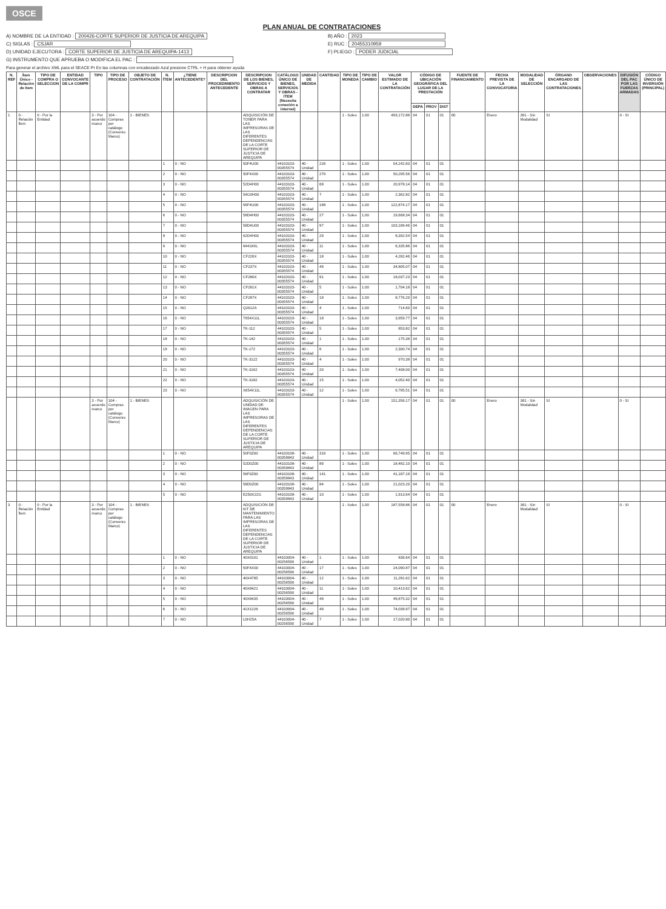OSCE
PLAN ANUAL DE CONTRATACIONES
A) NOMBRE DE LA ENTIDAD : 200426-CORTE SUPERIOR DE JUSTICIA DE AREQUIPA
B) AÑO : 2023
C) SIGLAS : CSJAR
E) RUC : 20455310959
D) UNIDAD EJECUTORA : CORTE SUPERIOR DE JUSTICIA DE AREQUIPA-1413
F) PLIEGO : PODER JUDICIAL
G) INSTRUMENTO QUE APRUEBA O MODIFICA EL PAC :
Para generar el archivo XML para el SEACE Pr En las columnas con encabezado Azul presione CTRL + H para obtener ayuda
| N. REF | Ítem Único - Relación de ítem | TIPO DE COMPRA O SELECCION | ENTIDAD CONVOCANTE DE LA COMPR | TIPO | TIPO DE PROCESO | OBJETO DE CONTRATACIÓN | N. ÍTEM | ¿TIENE ANTECEDENTE? | DESCRIPCION DEL PROCEDIMIENTO ANTECEDENTE | DESCRIPCION DE LOS BIENES, SERVICIOS Y OBRAS A CONTRATAR | CATÁLOGO ÚNICO DE BIENES, SERVICIOS Y OBRAS - ITEM (Necesita conexión a internet) | UNIDAD DE MEDIDA | CANTIDAD | TIPO DE MONEDA | TIPO DE CAMBIO | VALOR ESTIMADO DE LA CONTRATACIÓN | CÓDIGO DE UBICACIÓN GEOGRÁFICA DEL LUGAR DE LA PRESTACIÓN | | | FUENTE DE FINANCIAMIENTO | FECHA PREVISTA DE LA CONVOCATORIA | MODALIDAD DE SELECCIÓN | ÓRGANO ENCARGADO DE LAS CONTRATACIONES | OBSERVACIONES | DIFUSIÓN DEL PAC POR LAS FUERZAS ARMADAS | CÓDIGO ÚNICO DE INVERSIÓN (PRINCIPAL) |
| --- | --- | --- | --- | --- | --- | --- | --- | --- | --- | --- | --- | --- | --- | --- | --- | --- | --- | --- | --- | --- | --- | --- | --- | --- | --- | --- |
| | | | | | | | | | | | | | | | | | DEPA | PROV | DIST | | | | | | | |
| 1 | 0 - Relación Ítem | 0 - Por la Entidad | | 3 - Por acuerdo marco | 104 - Compras por catálogo (Convenio Marco) | 1 - BIENES | | | | ADQUISICIÓN DE TONER PARA LAS IMPRESORAS DE LAS DIFERENTES DEPENDENCIAS DE LA CORTE SUPERIOR DE JUSTICIA DE AREQUIPA | | | | 1 - Soles | 1.00 | 493,172.88 | 04 | 01 | 01 | 00 | Enero | 361 - Sin Modalidad | SI | | 0 - SI | |
| | | | | | | | 1 | 0 - NO | | 50F4U00 | 44103103-00355574 | 40 - Unidad | 226 | 1 - Soles | 1.00 | 54,242.83 | 04 | 01 | 01 | | | | | | | |
| | | | | | | | 2 | 0 - NO | | 50F4X00 | 44103103-00355574 | 40 - Unidad | 270 | 1 - Soles | 1.00 | 50,295.56 | 04 | 01 | 01 | | | | | | | |
| | | | | | | | 3 | 0 - NO | | 52D4H00 | 44103103-00355574 | 40 - Unidad | 68 | 1 - Soles | 1.00 | 20,978.14 | 04 | 01 | 01 | | | | | | | |
| | | | | | | | 4 | 0 - NO | | 54G0H00 | 44103103-00355574 | 40 - Unidad | 7 | 1 - Soles | 1.00 | 2,362.82 | 04 | 01 | 01 | | | | | | | |
| | | | | | | | 5 | 0 - NO | | 56F4U00 | 44103103-00355574 | 40 - Unidad | 189 | 1 - Soles | 1.00 | 122,874.17 | 04 | 01 | 01 | | | | | | | |
| | | | | | | | 6 | 0 - NO | | 58D4H00 | 44103103-00355574 | 40 - Unidad | 27 | 1 - Soles | 1.00 | 19,668.34 | 04 | 01 | 01 | | | | | | | |
| | | | | | | | 7 | 0 - NO | | 58D4U00 | 44103103-00355574 | 40 - Unidad | 97 | 1 - Soles | 1.00 | 103,189.46 | 04 | 01 | 01 | | | | | | | |
| | | | | | | | 8 | 0 - NO | | 62D4H00 | 44103103-00355574 | 40 - Unidad | 29 | 1 - Soles | 1.00 | 8,392.54 | 04 | 01 | 01 | | | | | | | |
| | | | | | | | 9 | 0 - NO | | 64418XL | 44103103-00355574 | 40 - Unidad | 11 | 1 - Soles | 1.00 | 6,335.86 | 04 | 01 | 01 | | | | | | | |
| | | | | | | | 10 | 0 - NO | | CF226X | 44103103-00355574 | 40 - Unidad | 18 | 1 - Soles | 1.00 | 4,282.46 | 04 | 01 | 01 | | | | | | | |
| | | | | | | | 11 | 0 - NO | | CF237X | 44103103-00355574 | 40 - Unidad | 49 | 1 - Soles | 1.00 | 34,805.07 | 04 | 01 | 01 | | | | | | | |
| | | | | | | | 12 | 0 - NO | | CF280X | 44103103-00355574 | 40 - Unidad | 91 | 1 - Soles | 1.00 | 18,037.23 | 04 | 01 | 01 | | | | | | | |
| | | | | | | | 13 | 0 - NO | | CF281X | 44103103-00355574 | 40 - Unidad | 5 | 1 - Soles | 1.00 | 1,704.18 | 04 | 01 | 01 | | | | | | | |
| | | | | | | | 14 | 0 - NO | | CF287X | 44103103-00355574 | 40 - Unidad | 18 | 1 - Soles | 1.00 | 8,776.20 | 04 | 01 | 01 | | | | | | | |
| | | | | | | | 15 | 0 - NO | | Q2612A | 44103103-00355574 | 40 - Unidad | 4 | 1 - Soles | 1.00 | 714.60 | 04 | 01 | 01 | | | | | | | |
| | | | | | | | 16 | 0 - NO | | T654X11L | 44103103-00355574 | 40 - Unidad | 18 | 1 - Soles | 1.00 | 3,959.77 | 04 | 01 | 01 | | | | | | | |
| | | | | | | | 17 | 0 - NO | | TK-112 | 44103103-00355574 | 40 - Unidad | 5 | 1 - Soles | 1.00 | 853.82 | 04 | 01 | 01 | | | | | | | |
| | | | | | | | 18 | 0 - NO | | TK-142 | 44103103-00355574 | 40 - Unidad | 1 | 1 - Soles | 1.00 | 175.38 | 04 | 01 | 01 | | | | | | | |
| | | | | | | | 19 | 0 - NO | | TK-172 | 44103103-00355574 | 40 - Unidad | 6 | 1 - Soles | 1.00 | 2,300.74 | 04 | 01 | 01 | | | | | | | |
| | | | | | | | 20 | 0 - NO | | TK-3122 | 44103103-00355574 | 40 - Unidad | 4 | 1 - Soles | 1.00 | 970.38 | 04 | 01 | 01 | | | | | | | |
| | | | | | | | 21 | 0 - NO | | TK-3162 | 44103103-00355574 | 40 - Unidad | 20 | 1 - Soles | 1.00 | 7,408.00 | 04 | 01 | 01 | | | | | | | |
| | | | | | | | 22 | 0 - NO | | TK-3182 | 44103103-00355574 | 40 - Unidad | 15 | 1 - Soles | 1.00 | 4,052.40 | 04 | 01 | 01 | | | | | | | |
| | | | | | | | 23 | 0 - NO | | X654X11L | 44103103-00355574 | 40 - Unidad | 12 | 1 - Soles | 1.00 | 6,785.51 | 04 | 01 | 01 | | | | | | | |
| | | | | 3 - Por acuerdo marco | 104 - Compras por catálogo (Convenio Marco) | 1 - BIENES | | | | ADQUISICIÓN DE UNIDAD DE IMAGEN PARA LAS IMPRESORAS DE LAS DIFERENTES DEPENDENCIAS DE LA CORTE SUPERIOR DE JUSTICIA DE AREQUIPA | | | | 1 - Soles | 1.00 | 151,356.17 | 04 | 01 | 01 | 00 | Enero | 361 - Sin Modalidad | SI | | 0 - SI | |
| | | | | | | | 1 | 0 - NO | | 50F0Z00 | 44103108-00359843 | 40 - Unidad | 316 | 1 - Soles | 1.00 | 66,749.95 | 04 | 01 | 01 | | | | | | | |
| | | | | | | | 2 | 0 - NO | | 52D0Z00 | 44103108-00359843 | 40 - Unidad | 89 | 1 - Soles | 1.00 | 18,482.10 | 04 | 01 | 01 | | | | | | | |
| | | | | | | | 3 | 0 - NO | | 56F0Z00 | 44103108-00359843 | 40 - Unidad | 141 | 1 - Soles | 1.00 | 41,187.19 | 04 | 01 | 01 | | | | | | | |
| | | | | | | | 4 | 0 - NO | | 58D0Z00 | 44103108-00359843 | 40 - Unidad | 84 | 1 - Soles | 1.00 | 21,023.20 | 04 | 01 | 01 | | | | | | | |
| | | | | | | | 5 | 0 - NO | | E250X22G | 44103108-00359843 | 40 - Unidad | 10 | 1 - Soles | 1.00 | 1,913.64 | 04 | 01 | 01 | | | | | | | |
| 3 | 0 - Relación Ítem | 0 - Por la Entidad | | 3 - Por acuerdo marco | 104 - Compras por catálogo (Convenio Marco) | 1 - BIENES | | | | ADQUISICIÓN DE KIT DE MANTENIMIENTO PARA LAS IMPRESORAS DE LAS DIFERENTES DEPENDENCIAS DE LA CORTE SUPERIOR DE JUSTICIA DE AREQUIPA | | | | 1 - Soles | 1.00 | 187,558.86 | 04 | 01 | 01 | 00 | Enero | 361 - Sin Modalidad | SI | | 0 - SI | |
| | | | | | | | 1 | 0 - NO | | 40X0101 | 44103004-00256590 | 40 - Unidad | 1 | 1 - Soles | 1.00 | 836.64 | 04 | 01 | 01 | | | | | | | |
| | | | | | | | 2 | 0 - NO | | 50F4X00 | 44103004-00256590 | 40 - Unidad | 17 | 1 - Soles | 1.00 | 24,090.87 | 04 | 01 | 01 | | | | | | | |
| | | | | | | | 3 | 0 - NO | | 40X4785 | 44103004-00256590 | 40 - Unidad | 12 | 1 - Soles | 1.00 | 11,281.62 | 04 | 01 | 01 | | | | | | | |
| | | | | | | | 4 | 0 - NO | | 40X8421 | 44103004-00256590 | 40 - Unidad | 11 | 1 - Soles | 1.00 | 10,413.62 | 04 | 01 | 01 | | | | | | | |
| | | | | | | | 5 | 0 - NO | | 40X8435 | 44103004-00256590 | 40 - Unidad | 49 | 1 - Soles | 1.00 | 49,875.32 | 04 | 01 | 01 | | | | | | | |
| | | | | | | | 6 | 0 - NO | | 41X1226 | 44103004-00256590 | 40 - Unidad | 49 | 1 - Soles | 1.00 | 74,039.97 | 04 | 01 | 01 | | | | | | | |
| | | | | | | | 7 | 0 - NO | | L0H25A | 44103004-00256590 | 40 - Unidad | 7 | 1 - Soles | 1.00 | 17,020.80 | 04 | 01 | 01 | | | | | | | |